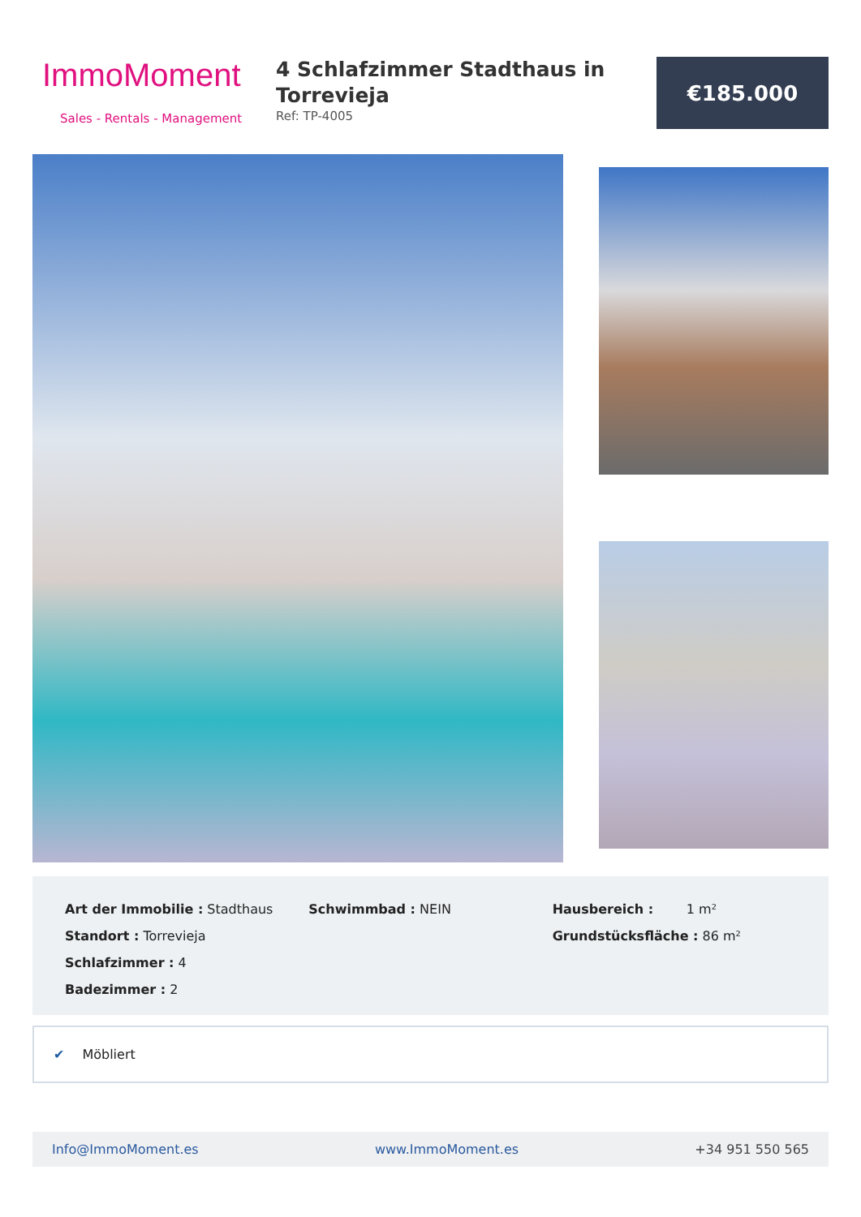ImmoMoment
Sales - Rentals - Management
4 Schlafzimmer Stadthaus in Torrevieja
Ref: TP-4005
€185.000
Art der Immobilie : Stadthaus
Standort : Torrevieja
Schlafzimmer : 4
Badezimmer : 2
Schwimmbad : NEIN Hausbereich : 1 m²
Grundstücksfläche : 86 m²
✔ Möbliert
Info@ImmoMoment.es www.ImmoMoment.es +34 951 550 565